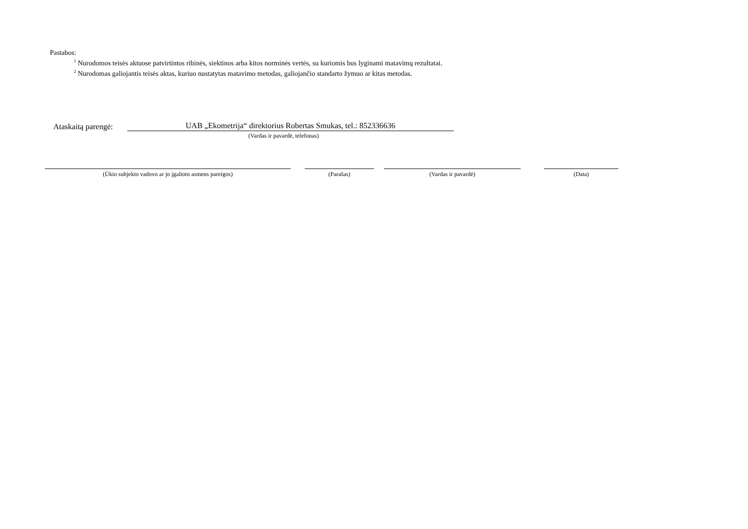Pastabos:
<sup>1</sup> Nurodomos teisės aktuose patvirtintos ribinės, siektinos arba kitos norminės vertės, su kuriomis bus lyginami matavimų rezultatai.
<sup>2</sup> Nurodomas galiojantis teisės aktas, kuriuo nustatytas matavimo metodas, galiojančio standarto žymuo ar kitas metodas.
Ataskaitą parengė:
UAB „Ekometrija“ direktorius Robertas Smukas, tel.: 852336636
(Vardas ir pavardė, telefonas)
(Ūkio subjekto vadovo ar jo įgalioto asmens pareigos) (Parašas) (Vardas ir pavardė) (Data)